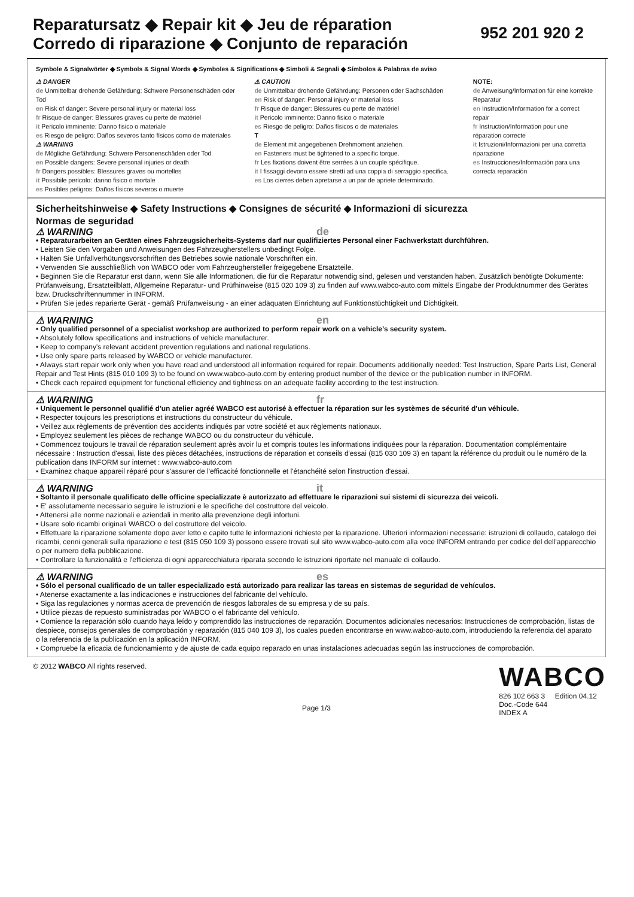Reparatursatz ◆ Repair kit ◆ Jeu de réparation
Corredo di riparazione ◆ Conjunto de reparación
952 201 920 2
Symbole & Signalwörter ◆ Symbols & Signal Words ◆ Symboles & Significations ◆ Simboli & Segnali ◆ Símbolos & Palabras de aviso
⚠ DANGER
de Unmittelbar drohende Gefährdung: Schwere Personenschäden oder Tod
en Risk of danger: Severe personal injury or material loss
fr Risque de danger: Blessures graves ou perte de matériel
it Pericolo imminente: Danno fisico o materiale
es Riesgo de peligro: Daños severos tanto físicos como de materiales
⚠ WARNING
de Mögliche Gefährdung: Schwere Personenschäden oder Tod
en Possible dangers: Severe personal injuries or death
fr Dangers possibles: Blessures graves ou mortelles
it Possibile pericolo: danno fisico o mortale
es Posibles peligros: Daños físicos severos o muerte
⚠ CAUTION
de Unmittelbar drohende Gefährdung: Personen oder Sachschäden
en Risk of danger: Personal injury or material loss
fr Risque de danger: Blessures ou perte de matériel
it Pericolo imminente: Danno fisico o materiale
es Riesgo de peligro: Daños físicos o de materiales
T
de Element mit angegebenen Drehmoment anziehen.
en Fasteners must be tightened to a specific torque.
fr Les fixations doivent être serrées à un couple spécifique.
it I fissaggi devono essere stretti ad una coppia di serraggio specifica.
es Los cierres deben apretarse a un par de apriete determinado.
NOTE:
de Anweisung/Information für eine korrekte Reparatur
en Instruction/Information for a correct repair
fr Instruction/Information pour une réparation correcte
it Istruzioni/Informazioni per una corretta riparazione
es Instrucciones/Información para una correcta reparación
Sicherheitshinweise ◆ Safety Instructions ◆ Consignes de sécurité ◆ Informazioni di sicurezza
Normas de seguridad
⚠ WARNING de
• Reparaturarbeiten an Geräten eines Fahrzeugsicherheits-Systems darf nur qualifiziertes Personal einer Fachwerkstatt durchführen.
• Leisten Sie den Vorgaben und Anweisungen des Fahrzeugherstellers unbedingt Folge.
• Halten Sie Unfallverhütungsvorschriften des Betriebes sowie nationale Vorschriften ein.
• Verwenden Sie ausschließlich von WABCO oder vom Fahrzeughersteller freigegebene Ersatzteile.
• Beginnen Sie die Reparatur erst dann, wenn Sie alle Informationen, die für die Reparatur notwendig sind, gelesen und verstanden haben. Zusätzlich benötigte Dokumente: Prüfanweisung, Ersatzteilblatt, Allgemeine Reparatur- und Prüfhinweise (815 020 109 3) zu finden auf www.wabco-auto.com mittels Eingabe der Produktnummer des Gerätes bzw. Druckschriftennummer in INFORM.
• Prüfen Sie jedes reparierte Gerät - gemäß Prüfanweisung - an einer adäquaten Einrichtung auf Funktionstüchtigkeit und Dichtigkeit.
⚠ WARNING en
• Only qualified personnel of a specialist workshop are authorized to perform repair work on a vehicle’s security system.
• Absolutely follow specifications and instructions of vehicle manufacturer.
• Keep to company's relevant accident prevention regulations and national regulations.
• Use only spare parts released by WABCO or vehicle manufacturer.
• Always start repair work only when you have read and understood all information required for repair. Documents additionally needed: Test Instruction, Spare Parts List, General Repair and Test Hints (815 010 109 3) to be found on www.wabco-auto.com by entering product number of the device or the publication number in INFORM.
• Check each repaired equipment for functional efficiency and tightness on an adequate facility according to the test instruction.
⚠ WARNING fr
• Uniquement le personnel qualifié d'un atelier agréé WABCO est autorisé à effectuer la réparation sur les systèmes de sécurité d'un véhicule.
• Respecter toujours les prescriptions et instructions du constructeur du véhicule.
• Veillez aux règlements de prévention des accidents indiqués par votre société et aux règlements nationaux.
• Employez seulement les pièces de rechange WABCO ou du constructeur du véhicule.
• Commencez toujours le travail de réparation seulement après avoir lu et compris toutes les informations indiquées pour la réparation. Documentation complémentaire nécessaire : Instruction d'essai, liste des pièces détachées, instructions de réparation et conseils d'essai (815 030 109 3) en tapant la référence du produit ou le numéro de la publication dans INFORM sur internet : www.wabco-auto.com
• Examinez chaque appareil réparé pour s'assurer de l'efficacité fonctionnelle et l'étanchéité selon l'instruction d'essai.
⚠ WARNING it
• Soltanto il personale qualificato delle officine specializzate è autorizzato ad effettuare le riparazioni sui sistemi di sicurezza dei veicoli.
• E' assolutamente necessario seguire le istruzioni e le specifiche del costruttore del veicolo.
• Attenersi alle norme nazionali e aziendali in merito alla prevenzione degli infortuni.
• Usare solo ricambi originali WABCO o del costruttore del veicolo.
• Effettuare la riparazione solamente dopo aver letto e capito tutte le informazioni richieste per la riparazione. Ulteriori informazioni necessarie: istruzioni di collaudo, catalogo dei ricambi, cenni generali sulla riparazione e test (815 050 109 3) possono essere trovati sul sito www.wabco-auto.com alla voce INFORM entrando per codice del dell'apparecchio o per numero della pubblicazione.
• Controllare la funzionalità e l'efficienza di ogni apparecchiatura riparata secondo le istruzioni riportate nel manuale di collaudo.
⚠ WARNING es
• Sólo el personal cualificado de un taller especializado está autorizado para realizar las tareas en sistemas de seguridad de vehículos.
• Atenerse exactamente a las indicaciones e instrucciones del fabricante del vehículo.
• Siga las regulaciones y normas acerca de prevención de riesgos laborales de su empresa y de su país.
• Utilice piezas de repuesto suministradas por WABCO o el fabricante del vehículo.
• Comience la reparación sólo cuando haya leído y comprendido las instrucciones de reparación. Documentos adicionales necesarios: Instrucciones de comprobación, listas de despiece, consejos generales de comprobación y reparación (815 040 109 3), los cuales pueden encontrarse en www.wabco-auto.com, introduciendo la referencia del aparato o la referencia de la publicación en la aplicación INFORM.
• Compruebe la eficacia de funcionamiento y de ajuste de cada equipo reparado en unas instalaciones adecuadas según las instrucciones de comprobación.
© 2012 WABCO All rights reserved.
Page 1/3
WABCO
826 102 663 3 Edition 04.12
Doc.-Code 644
INDEX A